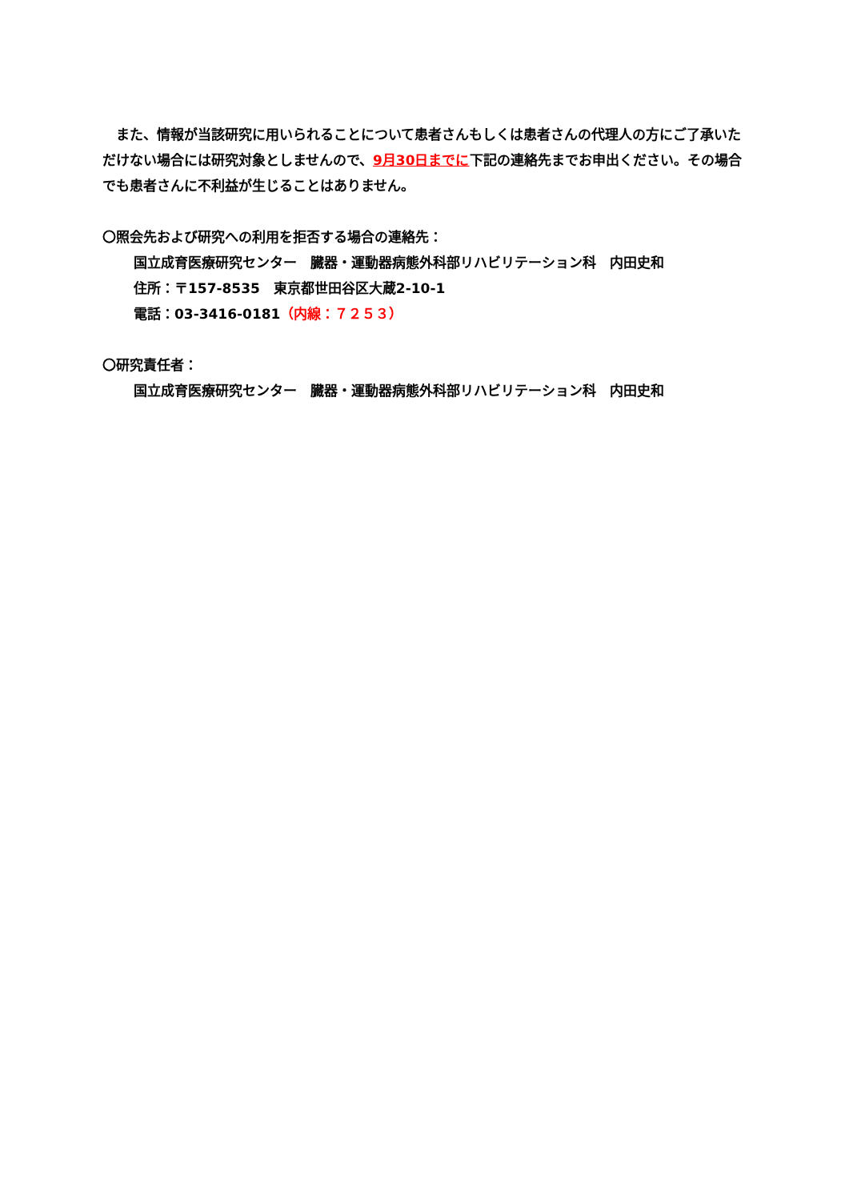また、情報が当該研究に用いられることについて患者さんもしくは患者さんの代理人の方にご了承いただけない場合には研究対象としませんので、9月30日までに下記の連絡先までお申出ください。その場合でも患者さんに不利益が生じることはありません。
〇照会先および研究への利用を拒否する場合の連絡先：
国立成育医療研究センター　臓器・運動器病態外科部リハビリテーション科　内田史和
住所：〒157-8535　東京都世田谷区大蔵2-10-1
電話：03-3416-0181（内線：７２５３）
〇研究責任者：
国立成育医療研究センター　臓器・運動器病態外科部リハビリテーション科　内田史和